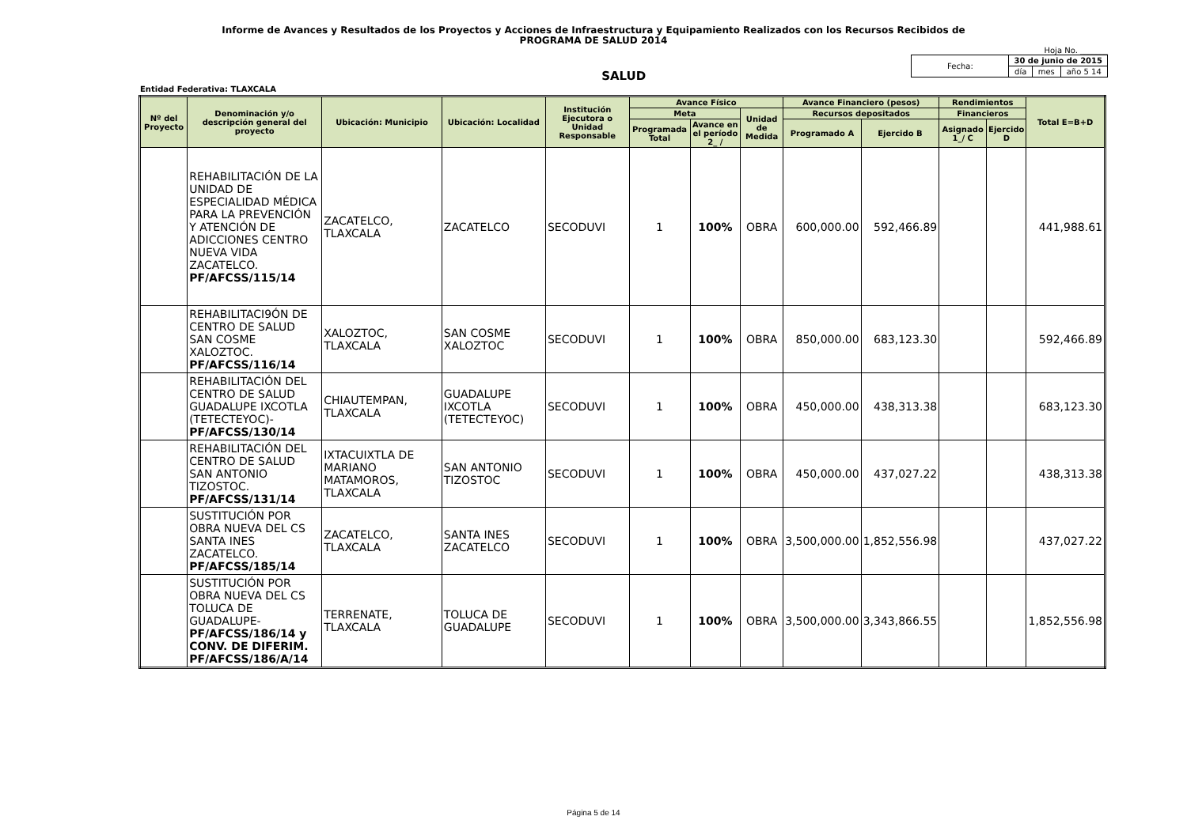Informe de Avances y Resultados de los Proyectos y Acciones de Infraestructura y Equipamiento Realizados con los Recursos Recibidos de
PROGRAMA DE SALUD 2014
Hoja No. _______
SALUD
| Fecha: | 30 de junio de 2015 | | |
| | día | mes | año 5 14 |
Entidad Federativa: TLAXCALA
| Nº del Proyecto | Denominación y/o descripción general del proyecto | Ubicación: Municipio | Ubicación: Localidad | Institución Ejecutora o Unidad Responsable | Avance Físico | | | Avance Financiero (pesos) | | Rendimientos | | Total E=B+D |
| --- | --- | --- | --- | --- | --- | --- | --- | --- | --- | --- | --- | --- |
| | | | | | Meta | | Unidad de Medida | Recursos depositados | | Financieros | | |
| | | | | | Programada Total | Avance en el período 2_ / | | Programado A | Ejercido B | Asignado 1_/ C | Ejercido D | |
| | REHABILITACIÓN DE LA UNIDAD DE ESPECIALIDAD MÉDICA PARA LA PREVENCIÓN Y ATENCIÓN DE ADICCIONES CENTRO NUEVA VIDA ZACATELCO. PF/AFCSS/115/14 | ZACATELCO, TLAXCALA | ZACATELCO | SECODUVI | 1 | 100% | OBRA | 600,000.00 | 592,466.89 | | | 441,988.61 |
| | REHABILITACI9ÓN DE CENTRO DE SALUD SAN COSME XALOZTOC. PF/AFCSS/116/14 | XALOZTOC, TLAXCALA | SAN COSME XALOZTOC | SECODUVI | 1 | 100% | OBRA | 850,000.00 | 683,123.30 | | | 592,466.89 |
| | REHABILITACIÓN DEL CENTRO DE SALUD GUADALUPE IXCOTLA (TETECTEYOC)- PF/AFCSS/130/14 | CHIAUTEMPAN, TLAXCALA | GUADALUPE IXCOTLA (TETECTEYOC) | SECODUVI | 1 | 100% | OBRA | 450,000.00 | 438,313.38 | | | 683,123.30 |
| | REHABILITACIÓN DEL CENTRO DE SALUD SAN ANTONIO TIZOSTOC. PF/AFCSS/131/14 | IXTACUIXTLA DE MARIANO MATAMOROS, TLAXCALA | SAN ANTONIO TIZOSTOC | SECODUVI | 1 | 100% | OBRA | 450,000.00 | 437,027.22 | | | 438,313.38 |
| | SUSTITUCIÓN POR OBRA NUEVA DEL CS SANTA INES ZACATELCO. PF/AFCSS/185/14 | ZACATELCO, TLAXCALA | SANTA INES ZACATELCO | SECODUVI | 1 | 100% | OBRA | 3,500,000.00 | 1,852,556.98 | | | 437,027.22 |
| | SUSTITUCIÓN POR OBRA NUEVA DEL CS TOLUCA DE GUADALUPE- PF/AFCSS/186/14 y CONV. DE DIFERIM. PF/AFCSS/186/A/14 | TERRENATE, TLAXCALA | TOLUCA DE GUADALUPE | SECODUVI | 1 | 100% | OBRA | 3,500,000.00 | 3,343,866.55 | | | 1,852,556.98 |
Página 5 de 14